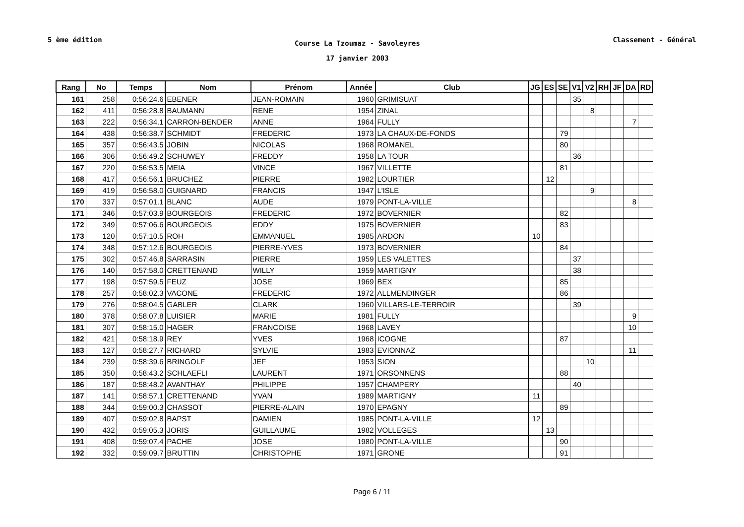5 ème édition
Course La Tzoumaz - Savoleyres
17 janvier 2003
Classement - Général
| Rang | No | Temps | Nom | Prénom | Année | Club | JG | ES | SE | V1 | V2 | RH | JF | DA | RD |
| --- | --- | --- | --- | --- | --- | --- | --- | --- | --- | --- | --- | --- | --- | --- | --- |
| 161 | 258 | 0:56:24.6 | EBENER | JEAN-ROMAIN | 1960 | GRIMISUAT | | | | 35 | | | | | |
| 162 | 411 | 0:56:28.8 | BAUMANN | RENE | 1954 | ZINAL | | | | | 8 | | | | |
| 163 | 222 | 0:56:34.1 | CARRON-BENDER | ANNE | 1964 | FULLY | | | | | | | | 7 | |
| 164 | 438 | 0:56:38.7 | SCHMIDT | FREDERIC | 1973 | LA CHAUX-DE-FONDS | | | 79 | | | | | | |
| 165 | 357 | 0:56:43.5 | JOBIN | NICOLAS | 1968 | ROMANEL | | | 80 | | | | | | |
| 166 | 306 | 0:56:49.2 | SCHUWEY | FREDDY | 1958 | LA TOUR | | | | 36 | | | | | |
| 167 | 220 | 0:56:53.5 | MEIA | VINCE | 1967 | VILLETTE | | | 81 | | | | | | |
| 168 | 417 | 0:56:56.1 | BRUCHEZ | PIERRE | 1982 | LOURTIER | | 12 | | | | | | | |
| 169 | 419 | 0:56:58.0 | GUIGNARD | FRANCIS | 1947 | L'ISLE | | | | | 9 | | | | |
| 170 | 337 | 0:57:01.1 | BLANC | AUDE | 1979 | PONT-LA-VILLE | | | | | | | | 8 | |
| 171 | 346 | 0:57:03.9 | BOURGEOIS | FREDERIC | 1972 | BOVERNIER | | | 82 | | | | | | |
| 172 | 349 | 0:57:06.6 | BOURGEOIS | EDDY | 1975 | BOVERNIER | | | 83 | | | | | | |
| 173 | 120 | 0:57:10.5 | ROH | EMMANUEL | 1985 | ARDON | 10 | | | | | | | | |
| 174 | 348 | 0:57:12.6 | BOURGEOIS | PIERRE-YVES | 1973 | BOVERNIER | | | 84 | | | | | | |
| 175 | 302 | 0:57:46.8 | SARRASIN | PIERRE | 1959 | LES VALETTES | | | | 37 | | | | | |
| 176 | 140 | 0:57:58.0 | CRETTENAND | WILLY | 1959 | MARTIGNY | | | | 38 | | | | | |
| 177 | 198 | 0:57:59.5 | FEUZ | JOSE | 1969 | BEX | | | 85 | | | | | | |
| 178 | 257 | 0:58:02.3 | VACONE | FREDERIC | 1972 | ALLMENDINGER | | | 86 | | | | | | |
| 179 | 276 | 0:58:04.5 | GABLER | CLARK | 1960 | VILLARS-LE-TERROIR | | | | 39 | | | | | |
| 180 | 378 | 0:58:07.8 | LUISIER | MARIE | 1981 | FULLY | | | | | | | | 9 | |
| 181 | 307 | 0:58:15.0 | HAGER | FRANCOISE | 1968 | LAVEY | | | | | | | | 10 | |
| 182 | 421 | 0:58:18.9 | REY | YVES | 1968 | ICOGNE | | | 87 | | | | | | |
| 183 | 127 | 0:58:27.7 | RICHARD | SYLVIE | 1983 | EVIONNAZ | | | | | | | | 11 | |
| 184 | 239 | 0:58:39.6 | BRINGOLF | JEF | 1953 | SION | | | | | 10 | | | | |
| 185 | 350 | 0:58:43.2 | SCHLAEFLI | LAURENT | 1971 | ORSONNENS | | | 88 | | | | | | |
| 186 | 187 | 0:58:48.2 | AVANTHAY | PHILIPPE | 1957 | CHAMPERY | | | | 40 | | | | | |
| 187 | 141 | 0:58:57.1 | CRETTENAND | YVAN | 1989 | MARTIGNY | 11 | | | | | | | | |
| 188 | 344 | 0:59:00.3 | CHASSOT | PIERRE-ALAIN | 1970 | EPAGNY | | | 89 | | | | | | |
| 189 | 407 | 0:59:02.8 | BAPST | DAMIEN | 1985 | PONT-LA-VILLE | 12 | | | | | | | | |
| 190 | 432 | 0:59:05.3 | JORIS | GUILLAUME | 1982 | VOLLEGES | | 13 | | | | | | | |
| 191 | 408 | 0:59:07.4 | PACHE | JOSE | 1980 | PONT-LA-VILLE | | | 90 | | | | | | |
| 192 | 332 | 0:59:09.7 | BRUTTIN | CHRISTOPHE | 1971 | GRONE | | | 91 | | | | | | |
Page 6 / 11